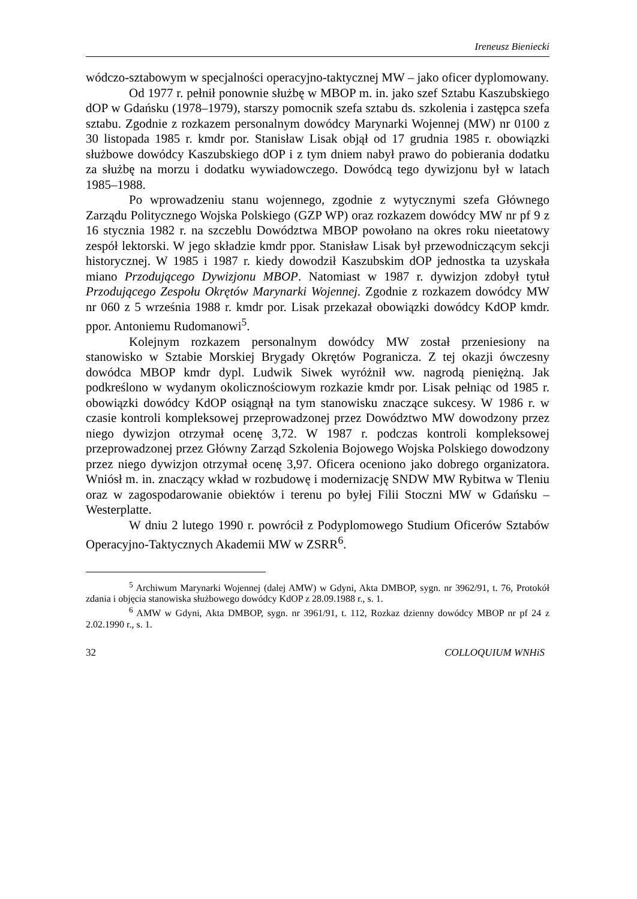Ireneusz Bieniecki
wódczo-sztabowym w specjalności operacyjno-taktycznej MW – jako oficer dyplomowany.
Od 1977 r. pełnił ponownie służbę w MBOP m. in. jako szef Sztabu Kaszubskiego dOP w Gdańsku (1978–1979), starszy pomocnik szefa sztabu ds. szkolenia i zastępca szefa sztabu. Zgodnie z rozkazem personalnym dowódcy Marynarki Wojennej (MW) nr 0100 z 30 listopada 1985 r. kmdr por. Stanisław Lisak objął od 17 grudnia 1985 r. obowiązki służbowe dowódcy Kaszubskiego dOP i z tym dniem nabył prawo do pobierania dodatku za służbę na morzu i dodatku wywiadowczego. Dowódcą tego dywizjonu był w latach 1985–1988.
Po wprowadzeniu stanu wojennego, zgodnie z wytycznymi szefa Głównego Zarządu Politycznego Wojska Polskiego (GZP WP) oraz rozkazem dowódcy MW nr pf 9 z 16 stycznia 1982 r. na szczeblu Dowództwa MBOP powołano na okres roku nieetatowy zespół lektorski. W jego składzie kmdr ppor. Stanisław Lisak był przewodniczącym sekcji historycznej. W 1985 i 1987 r. kiedy dowodził Kaszubskim dOP jednostka ta uzyskała miano Przodującego Dywizjonu MBOP. Natomiast w 1987 r. dywizjon zdobył tytuł Przodującego Zespołu Okrętów Marynarki Wojennej. Zgodnie z rozkazem dowódcy MW nr 060 z 5 września 1988 r. kmdr por. Lisak przekazał obowiązki dowódcy KdOP kmdr. ppor. Antoniemu Rudomanowi<sup>5</sup>.
Kolejnym rozkazem personalnym dowódcy MW został przeniesiony na stanowisko w Sztabie Morskiej Brygady Okrętów Pogranicza. Z tej okazji ówczesny dowódca MBOP kmdr dypl. Ludwik Siwek wyróżnił ww. nagrodą pieniężną. Jak podkreślono w wydanym okolicznościowym rozkazie kmdr por. Lisak pełniąc od 1985 r. obowiązki dowódcy KdOP osiągnął na tym stanowisku znaczące sukcesy. W 1986 r. w czasie kontroli kompleksowej przeprowadzonej przez Dowództwo MW dowodzony przez niego dywizjon otrzymał ocenę 3,72. W 1987 r. podczas kontroli kompleksowej przeprowadzonej przez Główny Zarząd Szkolenia Bojowego Wojska Polskiego dowodzony przez niego dywizjon otrzymał ocenę 3,97. Oficera oceniono jako dobrego organizatora. Wniósł m. in. znaczący wkład w rozbudowę i modernizację SNDW MW Rybitwa w Tleniu oraz w zagospodarowanie obiektów i terenu po byłej Filii Stoczni MW w Gdańsku – Westerplatte.
W dniu 2 lutego 1990 r. powrócił z Podyplomowego Studium Oficerów Sztabów Operacyjno-Taktycznych Akademii MW w ZSRR<sup>6</sup>.
<sup>5</sup> Archiwum Marynarki Wojennej (dalej AMW) w Gdyni, Akta DMBOP, sygn. nr 3962/91, t. 76, Protokół zdania i objęcia stanowiska służbowego dowódcy KdOP z 28.09.1988 r., s. 1.
<sup>6</sup> AMW w Gdyni, Akta DMBOP, sygn. nr 3961/91, t. 112, Rozkaz dzienny dowódcy MBOP nr pf 24 z 2.02.1990 r., s. 1.
32 COLLOQUIUM WNHiS